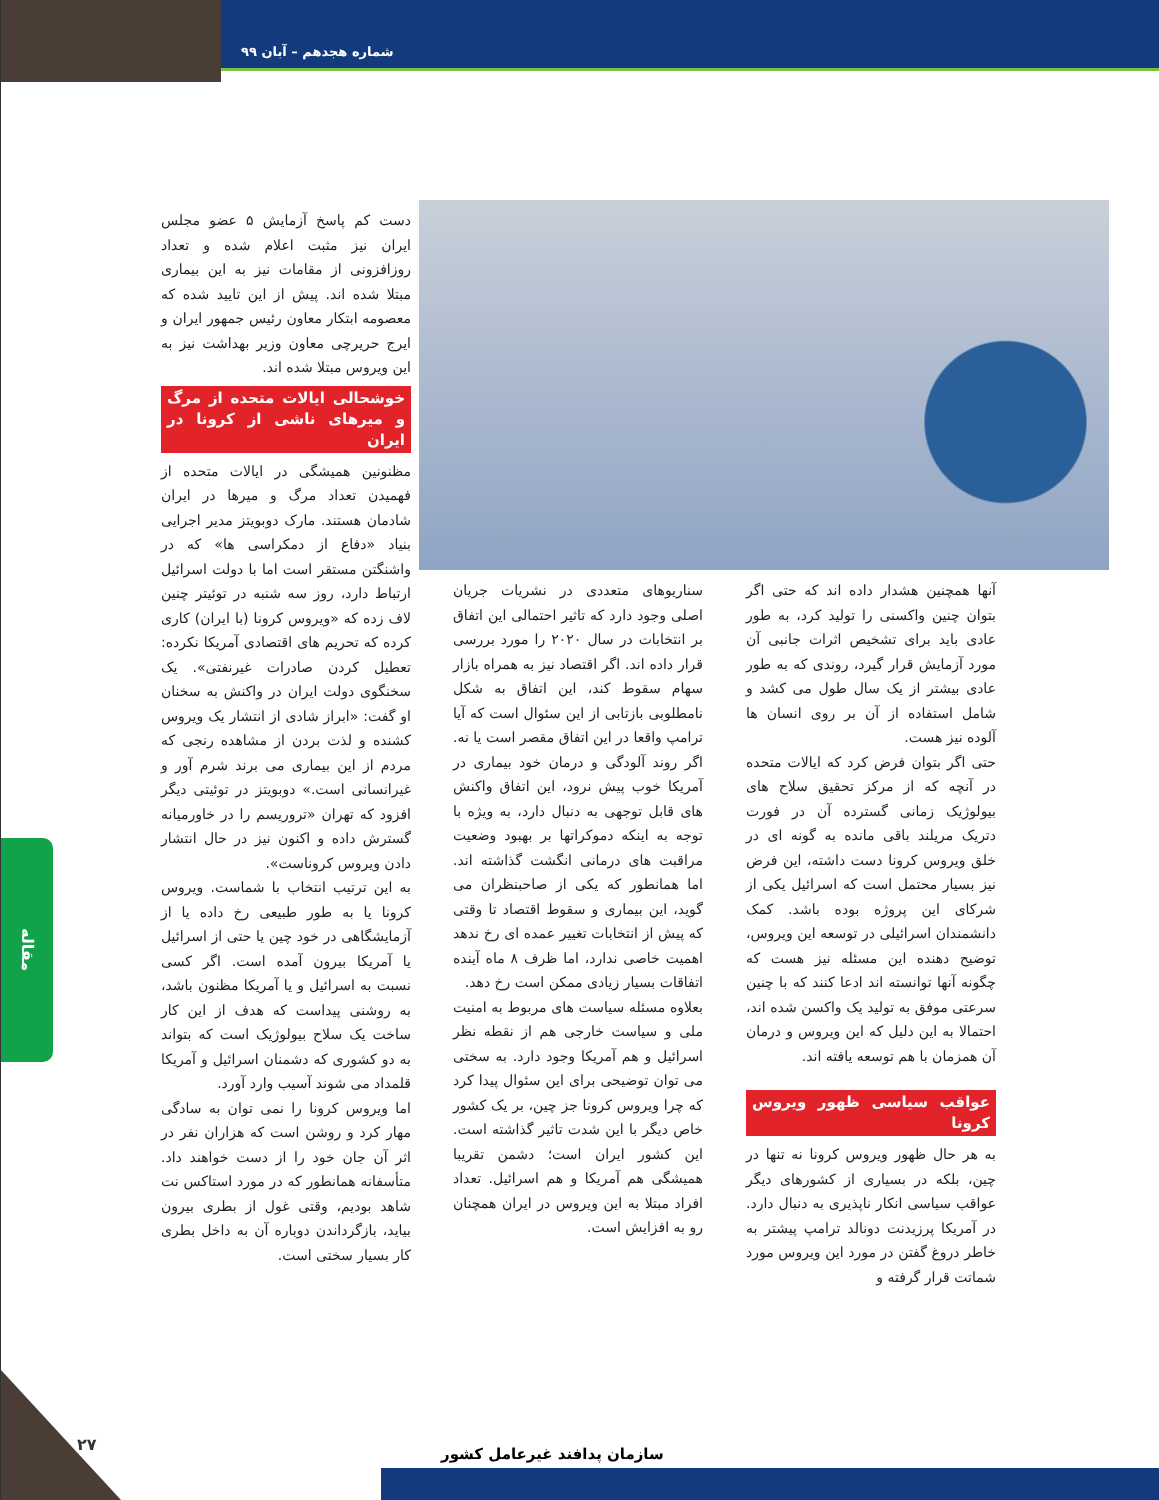شماره هجدهم – آبان ۹۹
دست کم پاسخ آزمایش ۵ عضو مجلس ایران نیز مثبت اعلام شده و تعداد روزافزونی از مقامات نیز به این بیماری مبتلا شده اند. پیش از این تایید شده که معصومه ابتکار معاون رئیس جمهور ایران و ایرج حریرچی معاون وزیر بهداشت نیز به این ویروس مبتلا شده اند.
خوشحالی ایالات متحده از مرگ و میرهای ناشی از کرونا در ایران
مظنونین همیشگی در ایالات متحده از فهمیدن تعداد مرگ و میرها در ایران شادمان هستند. مارک دوبویتز مدیر اجرایی بنیاد «دفاع از دمکراسی ها» که در واشنگتن مستقر است اما با دولت اسرائیل ارتباط دارد، روز سه شنبه در توئیتر چنین لاف زده که «ویروس کرونا (با ایران) کاری کرده که تحریم های اقتصادی آمریکا نکرده: تعطیل کردن صادرات غیرنفتی». یک سخنگوی دولت ایران در واکنش به سخنان او گفت: «ابراز شادی از انتشار یک ویروس کشنده و لذت بردن از مشاهده رنجی که مردم از این بیماری می برند شرم آور و غیرانسانی است.» دوبویتز در توئیتی دیگر افزود که تهران «تروریسم را در خاورمیانه گسترش داده و اکنون نیز در حال انتشار دادن ویروس کروناست».
به این ترتیب انتخاب با شماست. ویروس کرونا یا به طور طبیعی رخ داده یا از آزمایشگاهی در خود چین یا حتی از اسرائیل یا آمریکا بیرون آمده است. اگر کسی نسبت به اسرائیل و یا آمریکا مظنون باشد، به روشنی پیداست که هدف از این کار ساخت یک سلاح بیولوژیک است که بتواند به دو کشوری که دشمنان اسرائیل و آمریکا قلمداد می شوند آسیب وارد آورد.
اما ویروس کرونا را نمی توان به سادگی مهار کرد و روشن است که هزاران نفر در اثر آن جان خود را از دست خواهند داد. متأسفانه همانطور که در مورد استاکس نت شاهد بودیم، وقتی غول از بطری بیرون بیاید، بازگرداندن دوباره آن به داخل بطری کار بسیار سختی است.
سناریوهای متعددی در نشریات جریان اصلی وجود دارد که تاثیر احتمالی این اتفاق بر انتخابات در سال ۲۰۲۰ را مورد بررسی قرار داده اند. اگر اقتصاد نیز به همراه بازار سهام سقوط کند، این اتفاق به شکل نامطلوبی بازتابی از این سئوال است که آیا ترامپ واقعا در این اتفاق مقصر است یا نه. اگر روند آلودگی و درمان خود بیماری در آمریکا خوب پیش نرود، این اتفاق واکنش های قابل توجهی به دنبال دارد، به ویژه با توجه به اینکه دموکراتها بر بهبود وضعیت مراقبت های درمانی انگشت گذاشته اند. اما همانطور که یکی از صاحبنظران می گوید، این بیماری و سقوط اقتصاد تا وقتی که پیش از انتخابات تغییر عمده ای رخ ندهد اهمیت خاصی ندارد، اما ظرف ۸ ماه آینده اتفاقات بسیار زیادی ممکن است رخ دهد.
بعلاوه مسئله سیاست های مربوط به امنیت ملی و سیاست خارجی هم از نقطه نظر اسرائیل و هم آمریکا وجود دارد. به سختی می توان توضیحی برای این سئوال پیدا کرد که چرا ویروس کرونا جز چین، بر یک کشور خاص دیگر با این شدت تاثیر گذاشته است. این کشور ایران است؛ دشمن تقریبا همیشگی هم آمریکا و هم اسرائیل. تعداد افراد مبتلا به این ویروس در ایران همچنان رو به افزایش است.
آنها همچنین هشدار داده اند که حتی اگر بتوان چنین واکسنی را تولید کرد، به طور عادی باید برای تشخیص اثرات جانبی آن مورد آزمایش قرار گیرد، روندی که به طور عادی بیشتر از یک سال طول می کشد و شامل استفاده از آن بر روی انسان ها آلوده نیز هست.
حتی اگر بتوان فرض کرد که ایالات متحده در آنچه که از مرکز تحقیق سلاح های بیولوژیک زمانی گسترده آن در فورت دتریک مریلند باقی مانده به گونه ای در خلق ویروس کرونا دست داشته، این فرض نیز بسیار محتمل است که اسرائیل یکی از شرکای این پروژه بوده باشد. کمک دانشمندان اسرائیلی در توسعه این ویروس، توضیح دهنده این مسئله نیز هست که چگونه آنها توانسته اند ادعا کنند که با چنین سرعتی موفق به تولید یک واکسن شده اند، احتمالا به این دلیل که این ویروس و درمان آن همزمان با هم توسعه یافته اند.
عواقب سیاسی ظهور ویروس کرونا
به هر حال ظهور ویروس کرونا نه تنها در چین، بلکه در بسیاری از کشورهای دیگر عواقب سیاسی انکار ناپذیری به دنبال دارد. در آمریکا پرزیدنت دونالد ترامپ پیشتر به خاطر دروغ گفتن در مورد این ویروس مورد شماتت قرار گرفته و
مقاله
۲۷ سازمان پدافند غیرعامل کشور